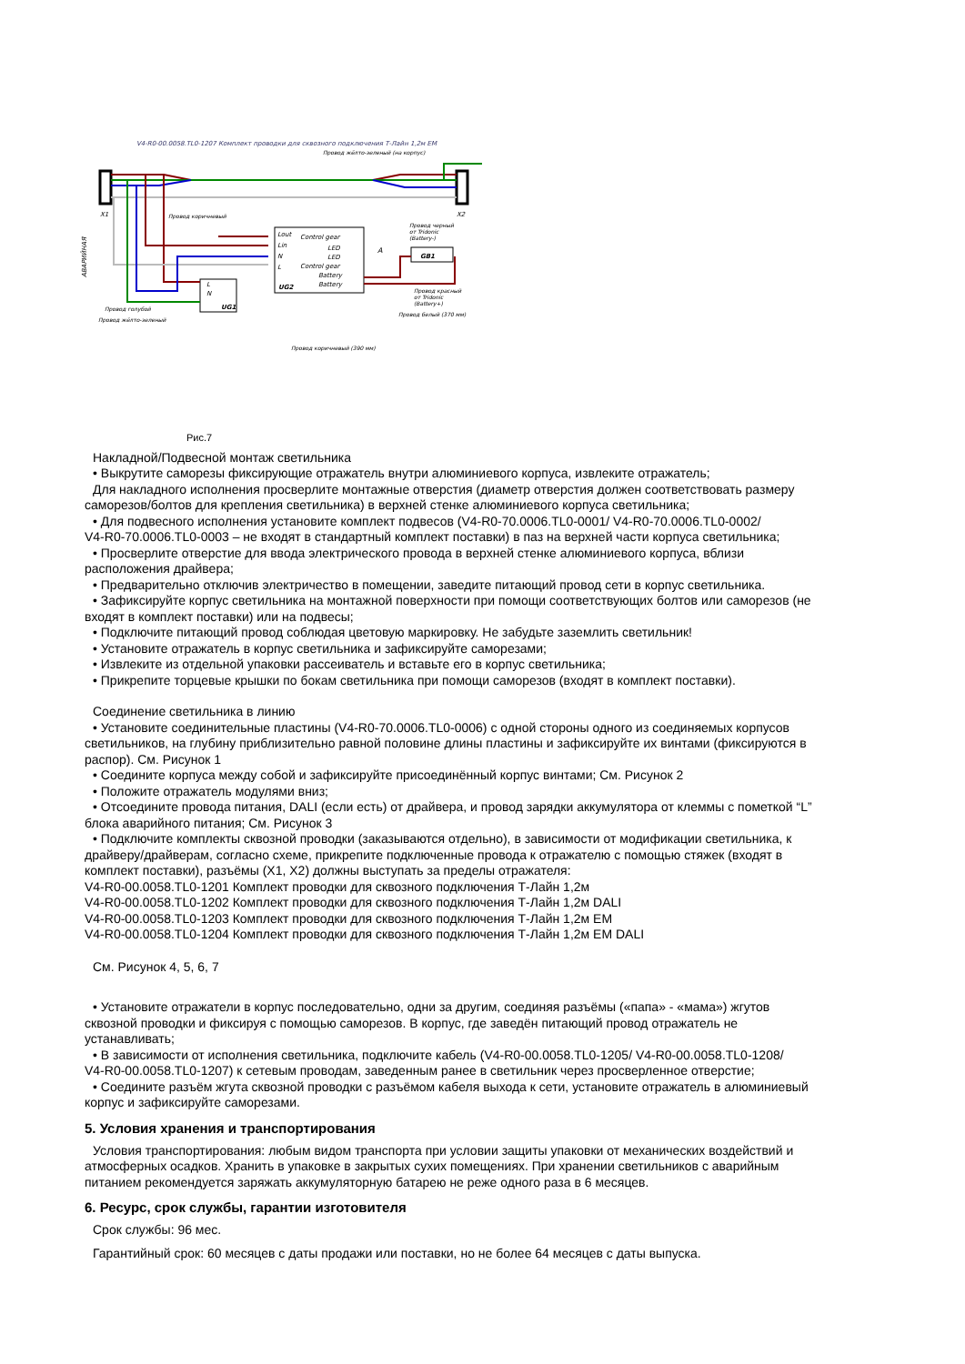V4-R0-00.0058.TL0-1207 Комплект проводки для сквозного подключения Т-Лайн 1,2м EM
Провод жёлто-зеленый (на корпус)
X1
X2
Control gear
LED
LED
Control gear
Battery
Battery
Lout
Lin
N
L
UG2
A
L
N
UG1
GB1
АВАРИЙНАЯ
Провод коричневый
Провод черный
от Tridonic
(Battery-)
Провод красный
от Tridonic
(Battery+)
Провод белый (370 мм)
Провод голубой
Провод жёлто-зеленый
Провод коричневый (390 мм)
Рис.7
Накладной/Подвесной монтаж светильника
• Выкрутите саморезы фиксирующие отражатель внутри алюминиевого корпуса, извлеките отражатель;
Для накладного исполнения просверлите монтажные отверстия (диаметр отверстия должен соответствовать размеру
саморезов/болтов для крепления светильника) в верхней стенке алюминиевого корпуса светильника;
• Для подвесного исполнения установите комплект подвесов (V4-R0-70.0006.TL0-0001/ V4-R0-70.0006.TL0-0002/
V4-R0-70.0006.TL0-0003 – не входят в стандартный комплект поставки) в паз на верхней части корпуса светильника;
• Просверлите отверстие для ввода электрического провода в верхней стенке алюминиевого корпуса, вблизи
расположения драйвера;
• Предварительно отключив электричество в помещении, заведите питающий провод сети в корпус светильника.
• Зафиксируйте корпус светильника на монтажной поверхности при помощи соответствующих болтов или саморезов (не
входят в комплект поставки) или на подвесы;
• Подключите питающий провод соблюдая цветовую маркировку. Не забудьте заземлить светильник!
• Установите отражатель в корпус светильника и зафиксируйте саморезами;
• Извлеките из отдельной упаковки рассеиватель и вставьте его в корпус светильника;
• Прикрепите торцевые крышки по бокам светильника при помощи саморезов (входят в комплект поставки).
Соединение светильника в линию
• Установите соединительные пластины (V4-R0-70.0006.TL0-0006) с одной стороны одного из соединяемых корпусов
светильников, на глубину приблизительно равной половине длины пластины и зафиксируйте их винтами (фиксируются в
распор). См. Рисунок 1
• Соедините корпуса между собой и зафиксируйте присоединённый корпус винтами; См. Рисунок 2
• Положите отражатель модулями вниз;
• Отсоедините провода питания, DALI (если есть) от драйвера, и провод зарядки аккумулятора от клеммы с пометкой “L”
блока аварийного питания; См. Рисунок 3
• Подключите комплекты сквозной проводки (заказываются отдельно), в зависимости от модификации светильника, к
драйверу/драйверам, согласно схеме, прикрепите подключенные провода к отражателю с помощью стяжек (входят в
комплект поставки), разъёмы (X1, X2) должны выступать за пределы отражателя:
V4-R0-00.0058.TL0-1201 Комплект проводки для сквозного подключения Т-Лайн 1,2м
V4-R0-00.0058.TL0-1202 Комплект проводки для сквозного подключения Т-Лайн 1,2м DALI
V4-R0-00.0058.TL0-1203 Комплект проводки для сквозного подключения Т-Лайн 1,2м EM
V4-R0-00.0058.TL0-1204 Комплект проводки для сквозного подключения Т-Лайн 1,2м EM DALI
См. Рисунок 4, 5, 6, 7
• Установите отражатели в корпус последовательно, одни за другим, соединяя разъёмы («папа» - «мама») жгутов
сквозной проводки и фиксируя с помощью саморезов. В корпус, где заведён питающий провод отражатель не
устанавливать;
• В зависимости от исполнения светильника, подключите кабель (V4-R0-00.0058.TL0-1205/ V4-R0-00.0058.TL0-1208/
V4-R0-00.0058.TL0-1207) к сетевым проводам, заведенным ранее в светильник через просверленное отверстие;
• Соедините разъём жгута сквозной проводки с разъёмом кабеля выхода к сети, установите отражатель в алюминиевый
корпус и зафиксируйте саморезами.
5. Условия хранения и транспортирования
Условия транспортирования: любым видом транспорта при условии защиты упаковки от механических воздействий и
атмосферных осадков. Хранить в упаковке в закрытых сухих помещениях. При хранении светильников с аварийным
питанием рекомендуется заряжать аккумуляторную батарею не реже одного раза в 6 месяцев.
6. Ресурс, срок службы, гарантии изготовителя
Срок службы: 96 мес.
Гарантийный срок: 60 месяцев с даты продажи или поставки, но не более 64 месяцев с даты выпуска.